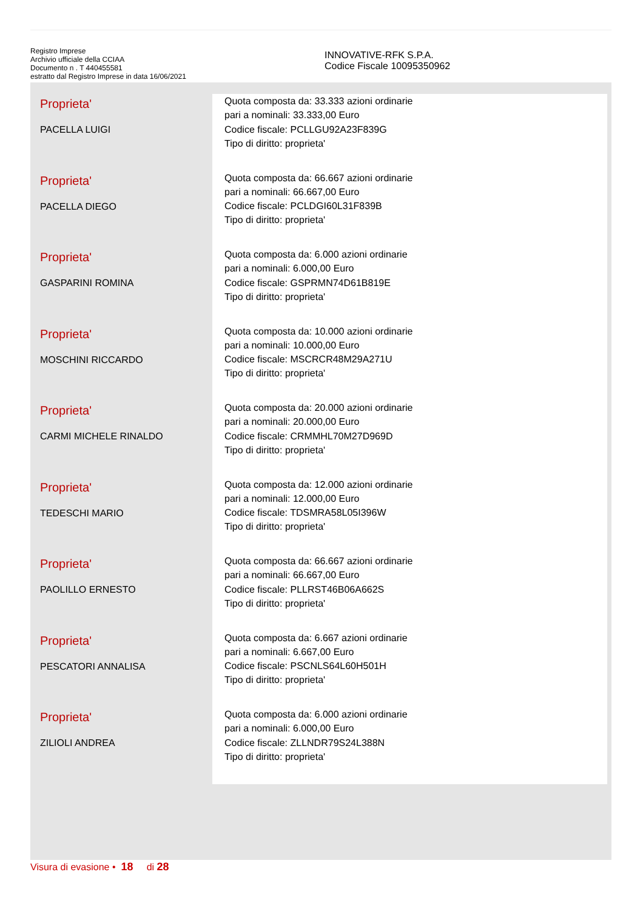Registro Imprese
Archivio ufficiale della CCIAA
Documento n . T 440455581
estratto dal Registro Imprese in data 16/06/2021
INNOVATIVE-RFK S.P.A.
Codice Fiscale 10095350962
| Proprieta' PACELLA LUIGI | Quota composta da: 33.333 azioni ordinarie pari a nominali: 33.333,00 Euro Codice fiscale: PCLLGU92A23F839G Tipo di diritto: proprieta' |
| Proprieta' PACELLA DIEGO | Quota composta da: 66.667 azioni ordinarie pari a nominali: 66.667,00 Euro Codice fiscale: PCLDGI60L31F839B Tipo di diritto: proprieta' |
| Proprieta' GASPARINI ROMINA | Quota composta da: 6.000 azioni ordinarie pari a nominali: 6.000,00 Euro Codice fiscale: GSPRMN74D61B819E Tipo di diritto: proprieta' |
| Proprieta' MOSCHINI RICCARDO | Quota composta da: 10.000 azioni ordinarie pari a nominali: 10.000,00 Euro Codice fiscale: MSCRCR48M29A271U Tipo di diritto: proprieta' |
| Proprieta' CARMI MICHELE RINALDO | Quota composta da: 20.000 azioni ordinarie pari a nominali: 20.000,00 Euro Codice fiscale: CRMMHL70M27D969D Tipo di diritto: proprieta' |
| Proprieta' TEDESCHI MARIO | Quota composta da: 12.000 azioni ordinarie pari a nominali: 12.000,00 Euro Codice fiscale: TDSMRA58L05I396W Tipo di diritto: proprieta' |
| Proprieta' PAOLILLO ERNESTO | Quota composta da: 66.667 azioni ordinarie pari a nominali: 66.667,00 Euro Codice fiscale: PLLRST46B06A662S Tipo di diritto: proprieta' |
| Proprieta' PESCATORI ANNALISA | Quota composta da: 6.667 azioni ordinarie pari a nominali: 6.667,00 Euro Codice fiscale: PSCNLS64L60H501H Tipo di diritto: proprieta' |
| Proprieta' ZILIOLI ANDREA | Quota composta da: 6.000 azioni ordinarie pari a nominali: 6.000,00 Euro Codice fiscale: ZLLNDR79S24L388N Tipo di diritto: proprieta' |
Visura di evasione • 18 di 28